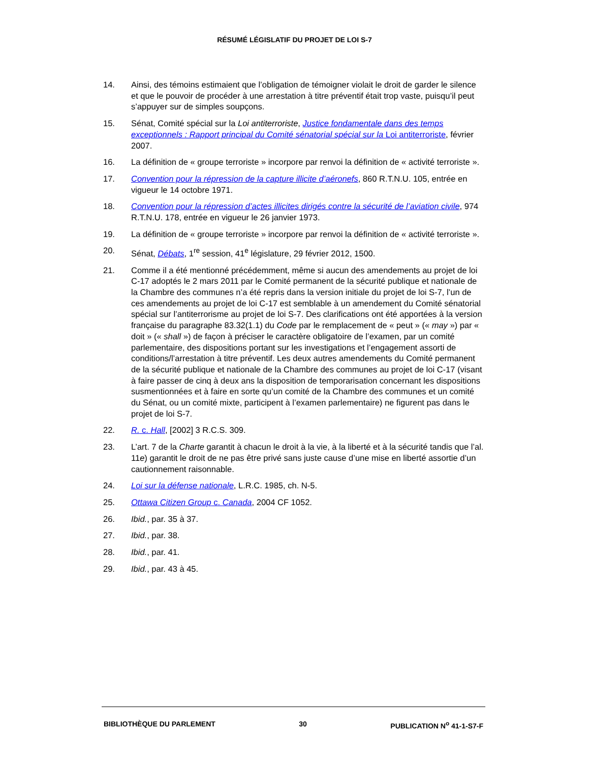RÉSUMÉ LÉGISLATIF DU PROJET DE LOI S-7
14. Ainsi, des témoins estimaient que l’obligation de témoigner violait le droit de garder le silence et que le pouvoir de procéder à une arrestation à titre préventif était trop vaste, puisqu’il peut s’appuyer sur de simples soupçons.
15. Sénat, Comité spécial sur la Loi antiterroriste, Justice fondamentale dans des temps exceptionnels : Rapport principal du Comité sénatorial spécial sur la Loi antiterroriste, février 2007.
16. La définition de « groupe terroriste » incorpore par renvoi la définition de « activité terroriste ».
17. Convention pour la répression de la capture illicite d’aéronefs, 860 R.T.N.U. 105, entrée en vigueur le 14 octobre 1971.
18. Convention pour la répression d’actes illicites dirigés contre la sécurité de l’aviation civile, 974 R.T.N.U. 178, entrée en vigueur le 26 janvier 1973.
19. La définition de « groupe terroriste » incorpore par renvoi la définition de « activité terroriste ».
20. Sénat, Débats, 1<sup>re</sup> session, 41<sup>e</sup> législature, 29 février 2012, 1500.
21. Comme il a été mentionné précédemment, même si aucun des amendements au projet de loi C-17 adoptés le 2 mars 2011 par le Comité permanent de la sécurité publique et nationale de la Chambre des communes n’a été repris dans la version initiale du projet de loi S-7, l’un de ces amendements au projet de loi C-17 est semblable à un amendement du Comité sénatorial spécial sur l’antiterrorisme au projet de loi S-7. Des clarifications ont été apportées à la version française du paragraphe 83.32(1.1) du Code par le remplacement de « peut » (« may ») par « doit » (« shall ») de façon à préciser le caractère obligatoire de l’examen, par un comité parlementaire, des dispositions portant sur les investigations et l’engagement assorti de conditions/l’arrestation à titre préventif. Les deux autres amendements du Comité permanent de la sécurité publique et nationale de la Chambre des communes au projet de loi C-17 (visant à faire passer de cinq à deux ans la disposition de temporarisation concernant les dispositions susmentionnées et à faire en sorte qu’un comité de la Chambre des communes et un comité du Sénat, ou un comité mixte, participent à l’examen parlementaire) ne figurent pas dans le projet de loi S-7.
22. R. c. Hall, [2002] 3 R.C.S. 309.
23. L’art. 7 de la Charte garantit à chacun le droit à la vie, à la liberté et à la sécurité tandis que l’al. 11e) garantit le droit de ne pas être privé sans juste cause d’une mise en liberté assortie d’un cautionnement raisonnable.
24. Loi sur la défense nationale, L.R.C. 1985, ch. N-5.
25. Ottawa Citizen Group c. Canada, 2004 CF 1052.
26. Ibid., par. 35 à 37.
27. Ibid., par. 38.
28. Ibid., par. 41.
29. Ibid., par. 43 à 45.
BIBLIOTHÈQUE DU PARLEMENT 30 PUBLICATION N<sup>o</sup> 41-1-S7-F